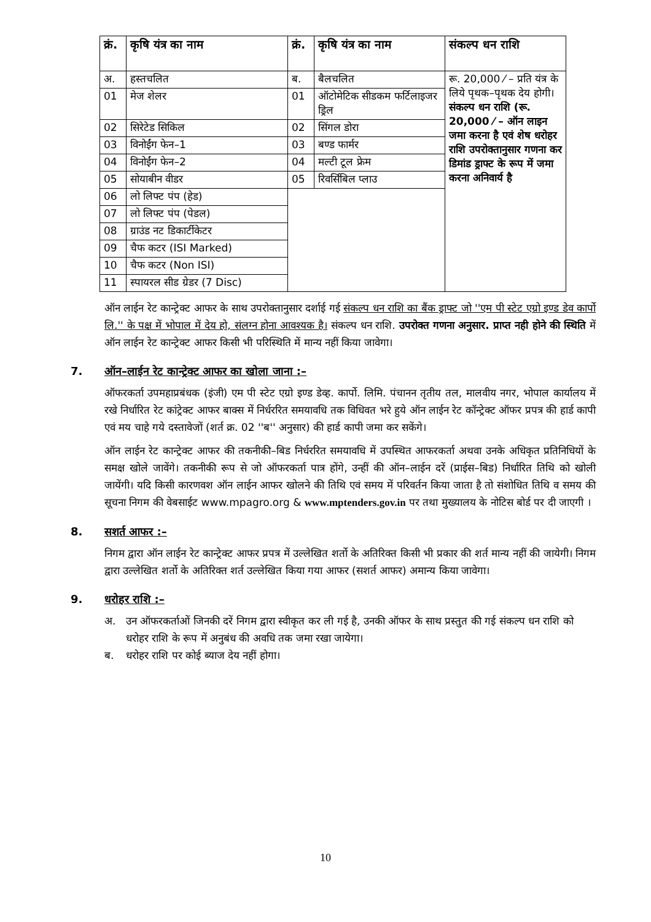| क्रं. | कृषि यंत्र का नाम | क्रं. | कृषि यंत्र का नाम | संकल्प धन राशि |
| --- | --- | --- | --- | --- |
| अ. | हस्तचलित | ब. | बैलचलित | रू. 20,000 ⁄ – प्रति यंत्र के लिये पृथक–पृथक देय होगी। संकल्प धन राशि (रू. 20,000 ⁄ – ऑन लाइन जमा करना है एवं शेष धरोहर राशि उपरोक्तानुसार गणना कर डिमांड ड्राफ्ट के रूप में जमा करना अनिवार्य है |
| 01 | मेज शेलर | 01 | ऑटोमेटिक सीडकम फर्टिलाइजर ड्रिल | |
| 02 | सिरेटेड सिकिल | 02 | सिंगल डोरा | |
| 03 | विनोईंग फेन–1 | 03 | बण्ड फार्मर | |
| 04 | विनोईंग फेन–2 | 04 | मल्टी टूल फ्रेम | |
| 05 | सोयाबीन वीडर | 05 | रिवर्सिबिल प्लाउ | |
| 06 | लो लिफ्ट पंप (हेड) | | | |
| 07 | लो लिफ्ट पंप (पेडल) | | | |
| 08 | ग्राउंड नट डिकार्टीकेटर | | | |
| 09 | चैफ कटर (ISI Marked) | | | |
| 10 | चैफ कटर (Non ISI) | | | |
| 11 | स्पायरल सीड ग्रेडर (7 Disc) | | | |
ऑन लाईन रेट कान्ट्रेक्ट आफर के साथ उपरोक्तानुसार दर्शाई गई संकल्प धन राशि का बैंक ड्राफ्ट जो ''एम पी स्टेट एग्रो इण्ड डेव कार्पो लि.'' के पक्ष में भोपाल में देय हो, संलग्न होना आवश्यक है। संकल्प धन राशि. उपरोक्त गणना अनुसार. प्राप्त नही होने की स्थिति में ऑन लाईन रेट कान्ट्रेक्ट आफर किसी भी परिस्थिति में मान्य नहीं किया जावेगा।
7. ऑन–लाईन रेट कान्ट्रेक्ट आफर का खोला जाना :–
ऑफरकर्ता उपमहाप्रबंधक (इंजी) एम पी स्टेट एग्रो इण्ड डेव्ह. कार्पो. लिमि. पंचानन तृतीय तल, मालवीय नगर, भोपाल कार्यालय में रखे निर्धारित रेट कांट्रेक्ट आफर बाक्स में निर्धररित समयावधि तक विधिवत भरे हुये ऑन लाईन रेट कॉन्ट्रेक्ट ऑफर प्रपत्र की हार्ड कापी एवं मय चाहे गये दस्तावेजों (शर्त क्र. 02 ''ब'' अनुसार) की हार्ड कापी जमा कर सकेंगे।
ऑन लाईन रेट कान्ट्रेक्ट आफर की तकनीकी–बिड निर्धररित समयावधि में उपस्थित आफरकर्ता अथवा उनके अधिकृत प्रतिनिधियों के समक्ष खोले जावेंगे। तकनीकी रूप से जो ऑफरकर्ता पात्र होंगे, उन्हीं की ऑन–लाईन दरें (प्राईस–बिड) निर्धारित तिथि को खोली जायेंगी। यदि किसी कारणवश ऑन लाईन आफर खोलने की तिथि एवं समय में परिवर्तन किया जाता है तो संशोधित तिथि व समय की सूचना निगम की वेबसाईट www.mpagro.org & www.mptenders.gov.in पर तथा मुख्यालय के नोटिस बोर्ड पर दी जाएगी ।
8. सशर्त आफर :–
निगम द्वारा ऑन लाईन रेट कान्ट्रेक्ट आफर प्रपत्र में उल्लेखित शर्तो के अतिरिक्त किसी भी प्रकार की शर्त मान्य नहीं की जायेगी। निगम द्वारा उल्लेखित शर्तो के अतिरिक्त शर्त उल्लेखित किया गया आफर (सशर्त आफर) अमान्य किया जावेगा।
9. धरोहर राशि :–
अ. उन ऑफरकर्ताओं जिनकी दरें निगम द्वारा स्वीकृत कर ली गई है, उनकी ऑफर के साथ प्रस्तुत की गई संकल्प धन राशि को धरोहर राशि के रूप में अनुबंध की अवधि तक जमा रखा जायेगा।
ब. धरोहर राशि पर कोई ब्याज देय नहीं होगा।
10